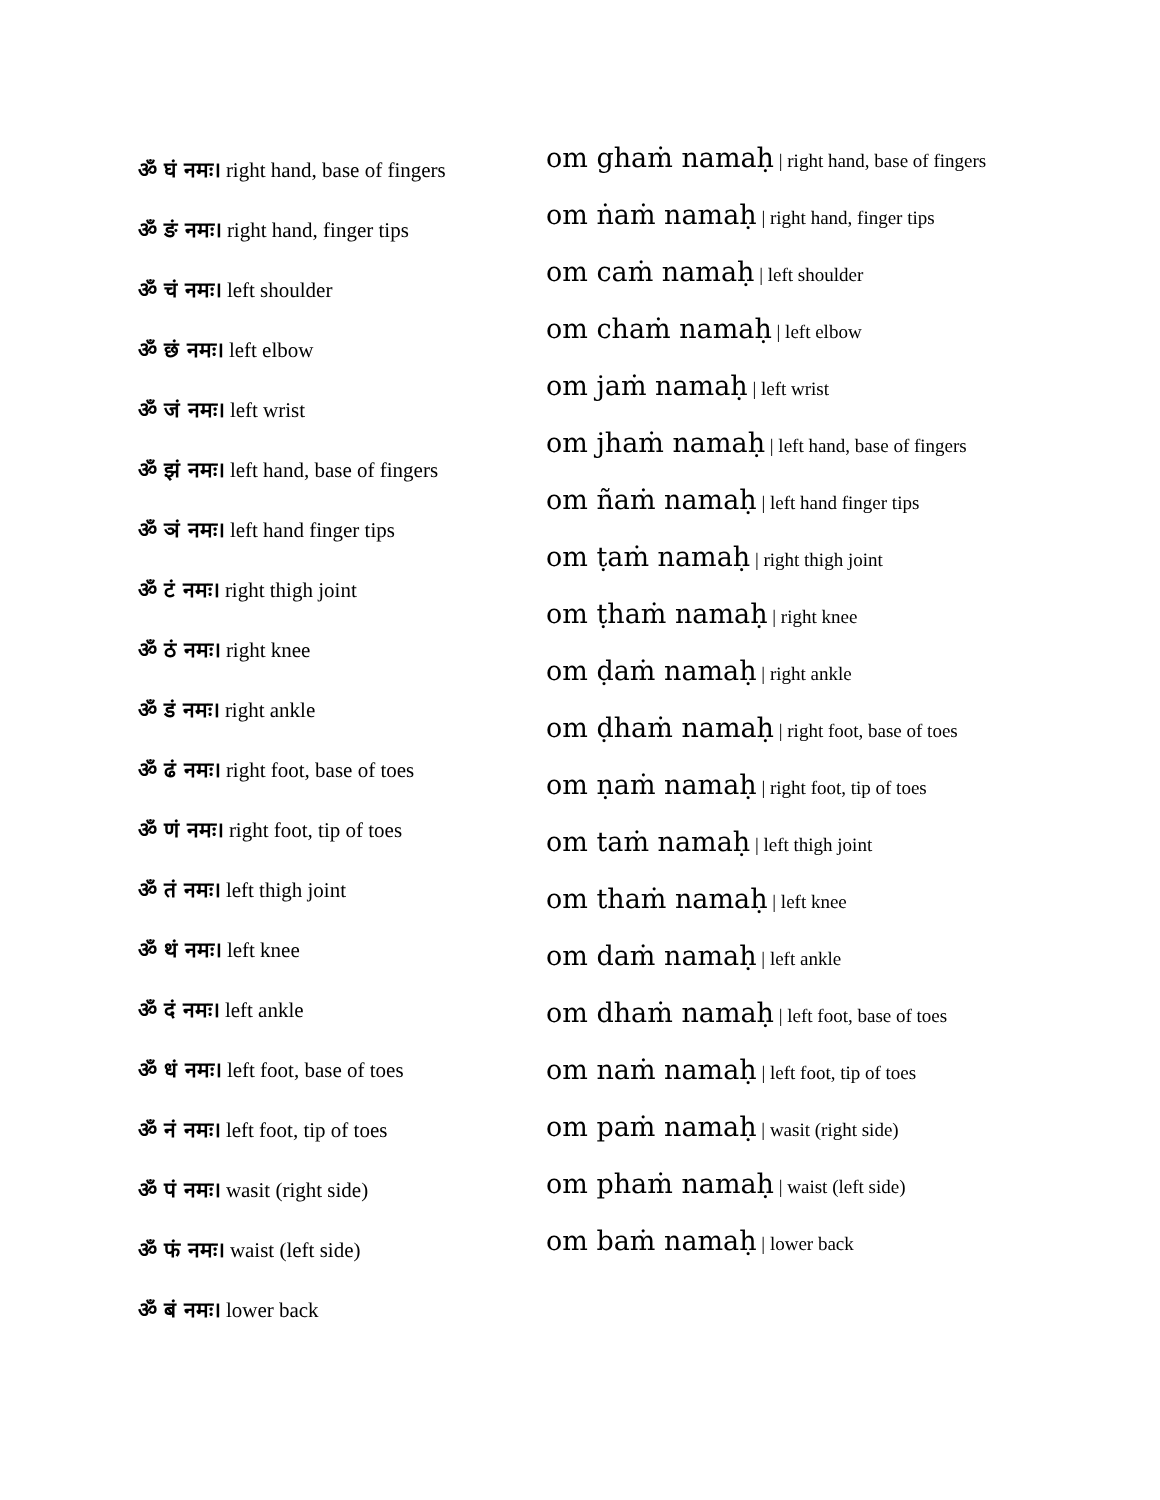ॐ घं नमः। right hand, base of fingers
ॐ ङं नमः। right hand, finger tips
ॐ चं नमः। left shoulder
ॐ छं नमः। left elbow
ॐ जं नमः। left wrist
ॐ झं नमः। left hand, base of fingers
ॐ ञं नमः। left hand finger tips
ॐ टं नमः। right thigh joint
ॐ ठं नमः। right knee
ॐ डं नमः। right ankle
ॐ ढं नमः। right foot, base of toes
ॐ णं नमः। right foot, tip of toes
ॐ तं नमः। left thigh joint
ॐ थं नमः। left knee
ॐ दं नमः। left ankle
ॐ धं नमः। left foot, base of toes
ॐ नं नमः। left foot, tip of toes
ॐ पं नमः। wasit (right side)
ॐ फं नमः। waist (left side)
ॐ बं नमः। lower back
om ghaṁ namaḥ | right hand, base of fingers
om ṅaṁ namaḥ | right hand, finger tips
om caṁ namaḥ | left shoulder
om chaṁ namaḥ | left elbow
om jaṁ namaḥ | left wrist
om jhaṁ namaḥ | left hand, base of fingers
om ñaṁ namaḥ | left hand finger tips
om ṭaṁ namaḥ | right thigh joint
om ṭhaṁ namaḥ | right knee
om ḍaṁ namaḥ | right ankle
om ḍhaṁ namaḥ | right foot, base of toes
om ṇaṁ namaḥ | right foot, tip of toes
om taṁ namaḥ | left thigh joint
om thaṁ namaḥ | left knee
om daṁ namaḥ | left ankle
om dhaṁ namaḥ | left foot, base of toes
om naṁ namaḥ | left foot, tip of toes
om paṁ namaḥ | wasit (right side)
om phaṁ namaḥ | waist (left side)
om baṁ namaḥ | lower back